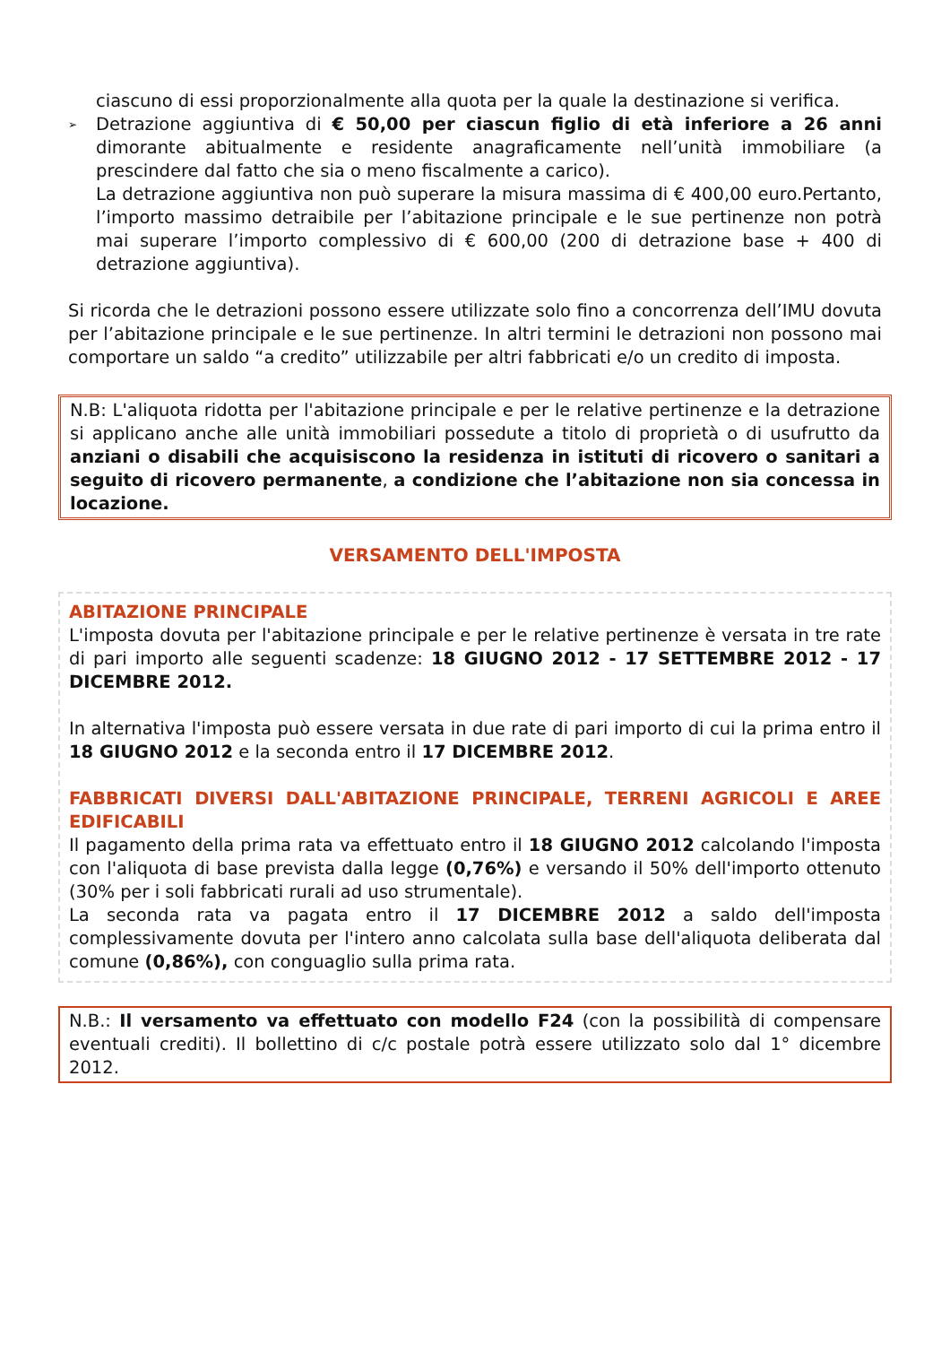ciascuno di essi proporzionalmente alla quota per la quale la destinazione si verifica.
➢
Detrazione aggiuntiva di € 50,00 per ciascun figlio di età inferiore a 26 anni dimorante abitualmente e residente anagraficamente nell’unità immobiliare (a prescindere dal fatto che sia o meno fiscalmente a carico).
La detrazione aggiuntiva non può superare la misura massima di € 400,00 euro.Pertanto, l’importo massimo detraibile per l’abitazione principale e le sue pertinenze non potrà mai superare l’importo complessivo di € 600,00 (200 di detrazione base + 400 di detrazione aggiuntiva).
Si ricorda che le detrazioni possono essere utilizzate solo fino a concorrenza dell’IMU dovuta per l’abitazione principale e le sue pertinenze. In altri termini le detrazioni non possono mai comportare un saldo “a credito” utilizzabile per altri fabbricati e/o un credito di imposta.
N.B: L'aliquota ridotta per l'abitazione principale e per le relative pertinenze e la detrazione si applicano anche alle unità immobiliari possedute a titolo di proprietà o di usufrutto da anziani o disabili che acquisiscono la residenza in istituti di ricovero o sanitari a seguito di ricovero permanente, a condizione che l’abitazione non sia concessa in locazione.
VERSAMENTO DELL'IMPOSTA
ABITAZIONE PRINCIPALE
L'imposta dovuta per l'abitazione principale e per le relative pertinenze è versata in tre rate di pari importo alle seguenti scadenze: 18 GIUGNO 2012 - 17 SETTEMBRE 2012 - 17 DICEMBRE 2012.
In alternativa l'imposta può essere versata in due rate di pari importo di cui la prima entro il 18 GIUGNO 2012 e la seconda entro il 17 DICEMBRE 2012.
FABBRICATI DIVERSI DALL'ABITAZIONE PRINCIPALE, TERRENI AGRICOLI E AREE EDIFICABILI
Il pagamento della prima rata va effettuato entro il 18 GIUGNO 2012 calcolando l'imposta con l'aliquota di base prevista dalla legge (0,76%) e versando il 50% dell'importo ottenuto (30% per i soli fabbricati rurali ad uso strumentale).
La seconda rata va pagata entro il 17 DICEMBRE 2012 a saldo dell'imposta complessivamente dovuta per l'intero anno calcolata sulla base dell'aliquota deliberata dal comune (0,86%), con conguaglio sulla prima rata.
N.B.: Il versamento va effettuato con modello F24 (con la possibilità di compensare eventuali crediti). Il bollettino di c/c postale potrà essere utilizzato solo dal 1° dicembre 2012.